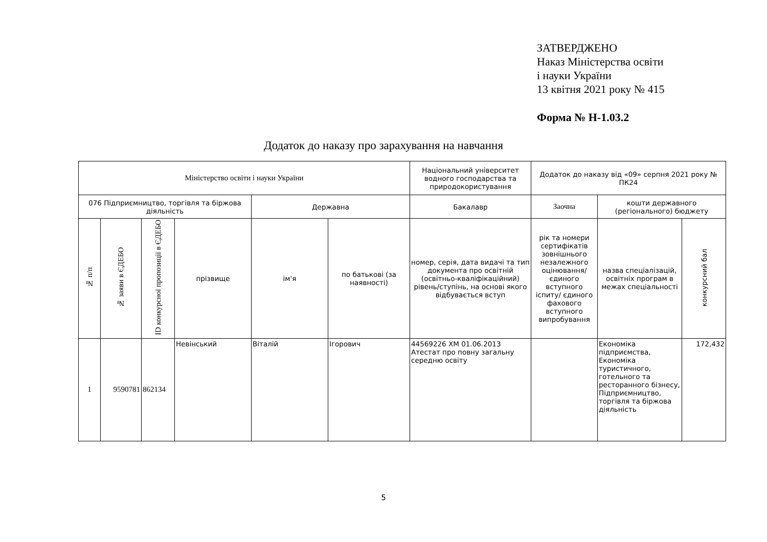ЗАТВЕРДЖЕНО
Наказ Міністерства освіти
і науки України
13 квітня 2021 року № 415
Форма № Н-1.03.2
Додаток до наказу про зарахування на навчання
| Міністерство освіти і науки України | | | | | | Національний університет водного господарства та природокористування | Додаток до наказу від «09» серпня 2021 року № ПК24 | | |
| 076 Підприємництво, торгівля та біржова діяльність | | | | Державна | | Бакалавр | Заочна | кошти державного (регіонального) бюджету | |
| № п/п | № заяви в ЄДЕБО | ID конкурсної пропозиції в ЄДЕБО | прізвище | ім'я | по батькові (за наявності) | номер, серія, дата видачі та тип документа про освітній (освітньо-кваліфікаційний) рівень/ступінь, на основі якого відбувається вступ | рік та номери сертифікатів зовнішнього незалежного оцінювання/ єдиного вступного іспиту/ єдиного фахового вступного випробування | назва спеціалізацій, освітніх програм в межах спеціальності | конкурсний бал |
| 1 | 9590781 | 862134 | Невінський | Віталій | Ігорович | 44569226 ХМ 01.06.2013 Атестат про повну загальну середню освіту | | Економіка підприємства, Економіка туристичного, готельного та ресторанного бізнесу, Підприємництво, торгівля та біржова діяльність | 172,432 |
5